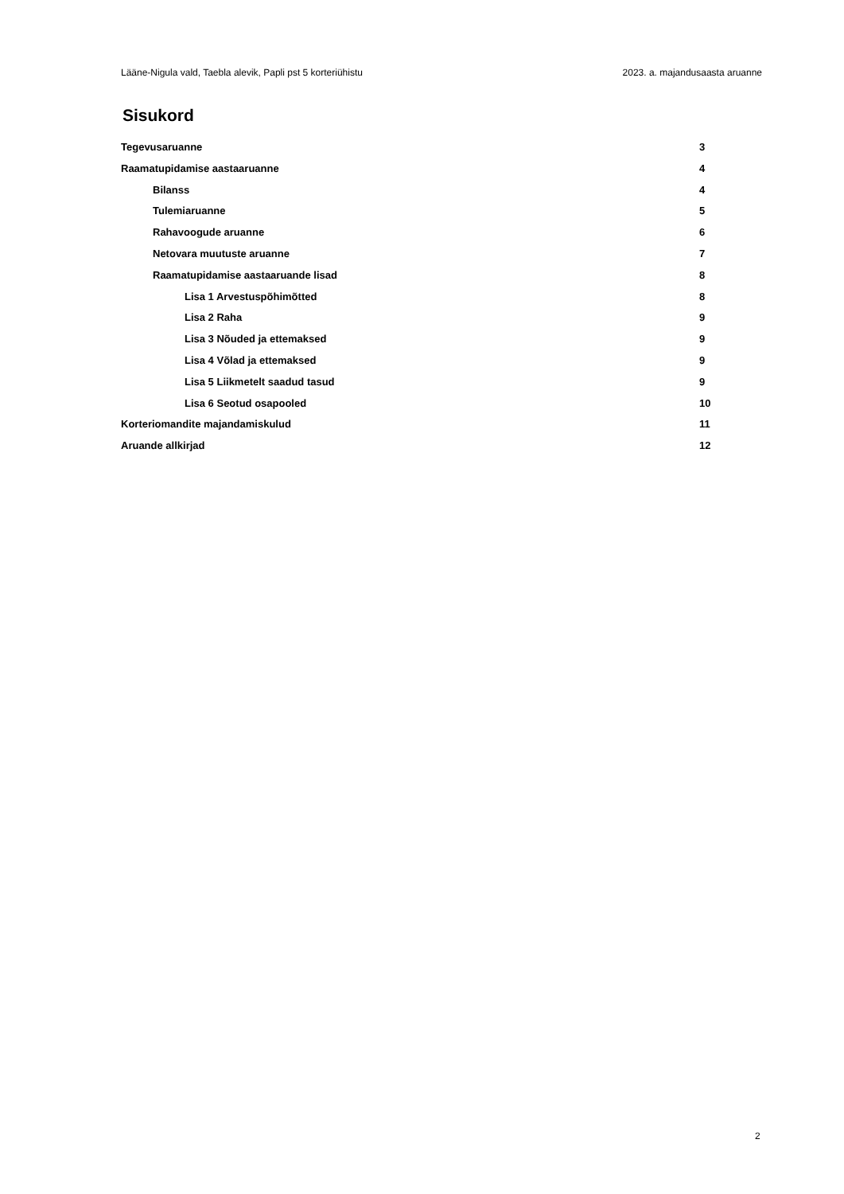Lääne-Nigula vald, Taebla alevik, Papli pst 5 korteriühistu 2023. a. majandusaasta aruanne
Sisukord
Tegevusaruanne 3
Raamatupidamise aastaaruanne 4
Bilanss 4
Tulemiaruanne 5
Rahavoogude aruanne 6
Netovara muutuste aruanne 7
Raamatupidamise aastaaruande lisad 8
Lisa 1 Arvestuspõhimõtted 8
Lisa 2 Raha 9
Lisa 3 Nõuded ja ettemaksed 9
Lisa 4 Võlad ja ettemaksed 9
Lisa 5 Liikmetelt saadud tasud 9
Lisa 6 Seotud osapooled 10
Korteriomandite majandamiskulud 11
Aruande allkirjad 12
2